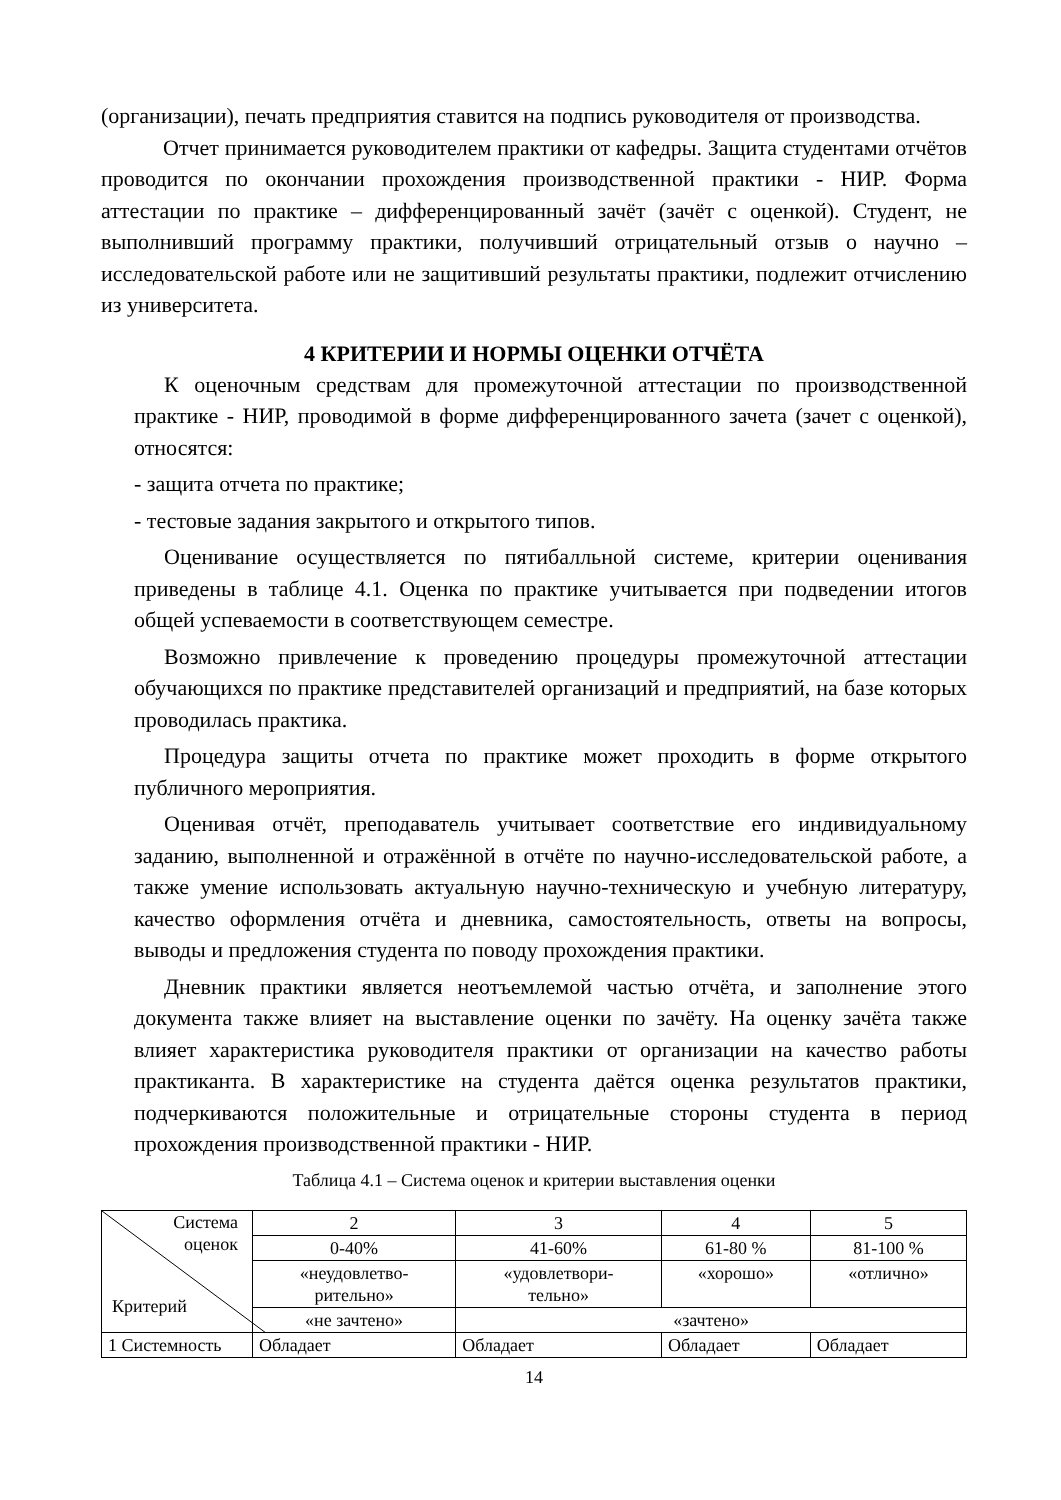(организации), печать предприятия ставится на подпись руководителя от производства.
Отчет принимается руководителем практики от кафедры. Защита студентами отчётов проводится по окончании прохождения производственной практики - НИР. Форма аттестации по практике – дифференцированный зачёт (зачёт с оценкой). Студент, не выполнивший программу практики, получивший отрицательный отзыв о научно – исследовательской работе или не защитивший результаты практики, подлежит отчислению из университета.
4 КРИТЕРИИ И НОРМЫ ОЦЕНКИ ОТЧЁТА
К оценочным средствам для промежуточной аттестации по производственной практике - НИР, проводимой в форме дифференцированного зачета (зачет с оценкой), относятся:
- защита отчета по практике;
- тестовые задания закрытого и открытого типов.
Оценивание осуществляется по пятибалльной системе, критерии оценивания приведены в таблице 4.1. Оценка по практике учитывается при подведении итогов общей успеваемости в соответствующем семестре.
Возможно привлечение к проведению процедуры промежуточной аттестации обучающихся по практике представителей организаций и предприятий, на базе которых проводилась практика.
Процедура защиты отчета по практике может проходить в форме открытого публичного мероприятия.
Оценивая отчёт, преподаватель учитывает соответствие его индивидуальному заданию, выполненной и отражённой в отчёте по научно-исследовательской работе, а также умение использовать актуальную научно-техническую и учебную литературу, качество оформления отчёта и дневника, самостоятельность, ответы на вопросы, выводы и предложения студента по поводу прохождения практики.
Дневник практики является неотъемлемой частью отчёта, и заполнение этого документа также влияет на выставление оценки по зачёту. На оценку зачёта также влияет характеристика руководителя практики от организации на качество работы практиканта. В характеристике на студента даётся оценка результатов практики, подчеркиваются положительные и отрицательные стороны студента в период прохождения производственной практики - НИР.
Таблица 4.1 – Система оценок и критерии выставления оценки
| Система оценок Критерий | 2 | 3 | 4 | 5 |
| | 0-40% | 41-60% | 61-80 % | 81-100 % |
| | «неудовлетво- рительно» | «удовлетвори- тельно» | «хорошо» | «отлично» |
| | «не зачтено» | «зачтено» | | |
| 1 Системность | Обладает | Обладает | Обладает | Обладает |
14